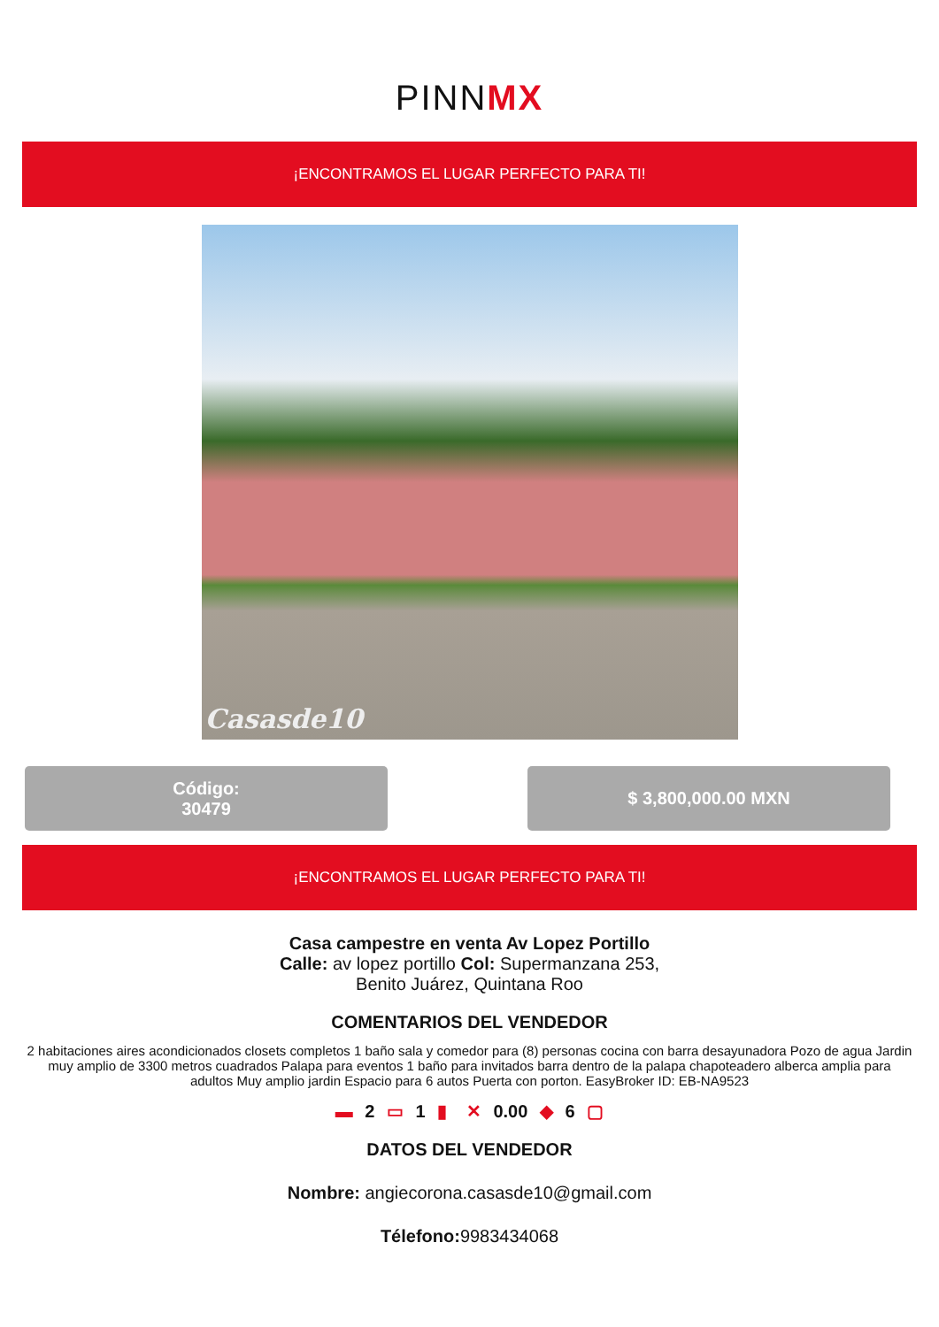PINNMX
¡ENCONTRAMOS EL LUGAR PERFECTO PARA TI!
Casasde10
Código:
30479
$ 3,800,000.00 MXN
¡ENCONTRAMOS EL LUGAR PERFECTO PARA TI!
Casa campestre en venta Av Lopez Portillo
Calle: av lopez portillo Col: Supermanzana 253,
Benito Juárez, Quintana Roo
COMENTARIOS DEL VENDEDOR
2 habitaciones aires acondicionados closets completos 1 baño sala y comedor para (8) personas cocina con barra desayunadora Pozo de agua Jardin muy amplio de 3300 metros cuadrados Palapa para eventos 1 baño para invitados barra dentro de la palapa chapoteadero alberca amplia para adultos Muy amplio jardin Espacio para 6 autos Puerta con porton. EasyBroker ID: EB-NA9523
▬ 2 ▭ 1 ▮ ✕ 0.00 ◆ 6 ▢
DATOS DEL VENDEDOR
Nombre: angiecorona.casasde10@gmail.com
Télefono: 9983434068